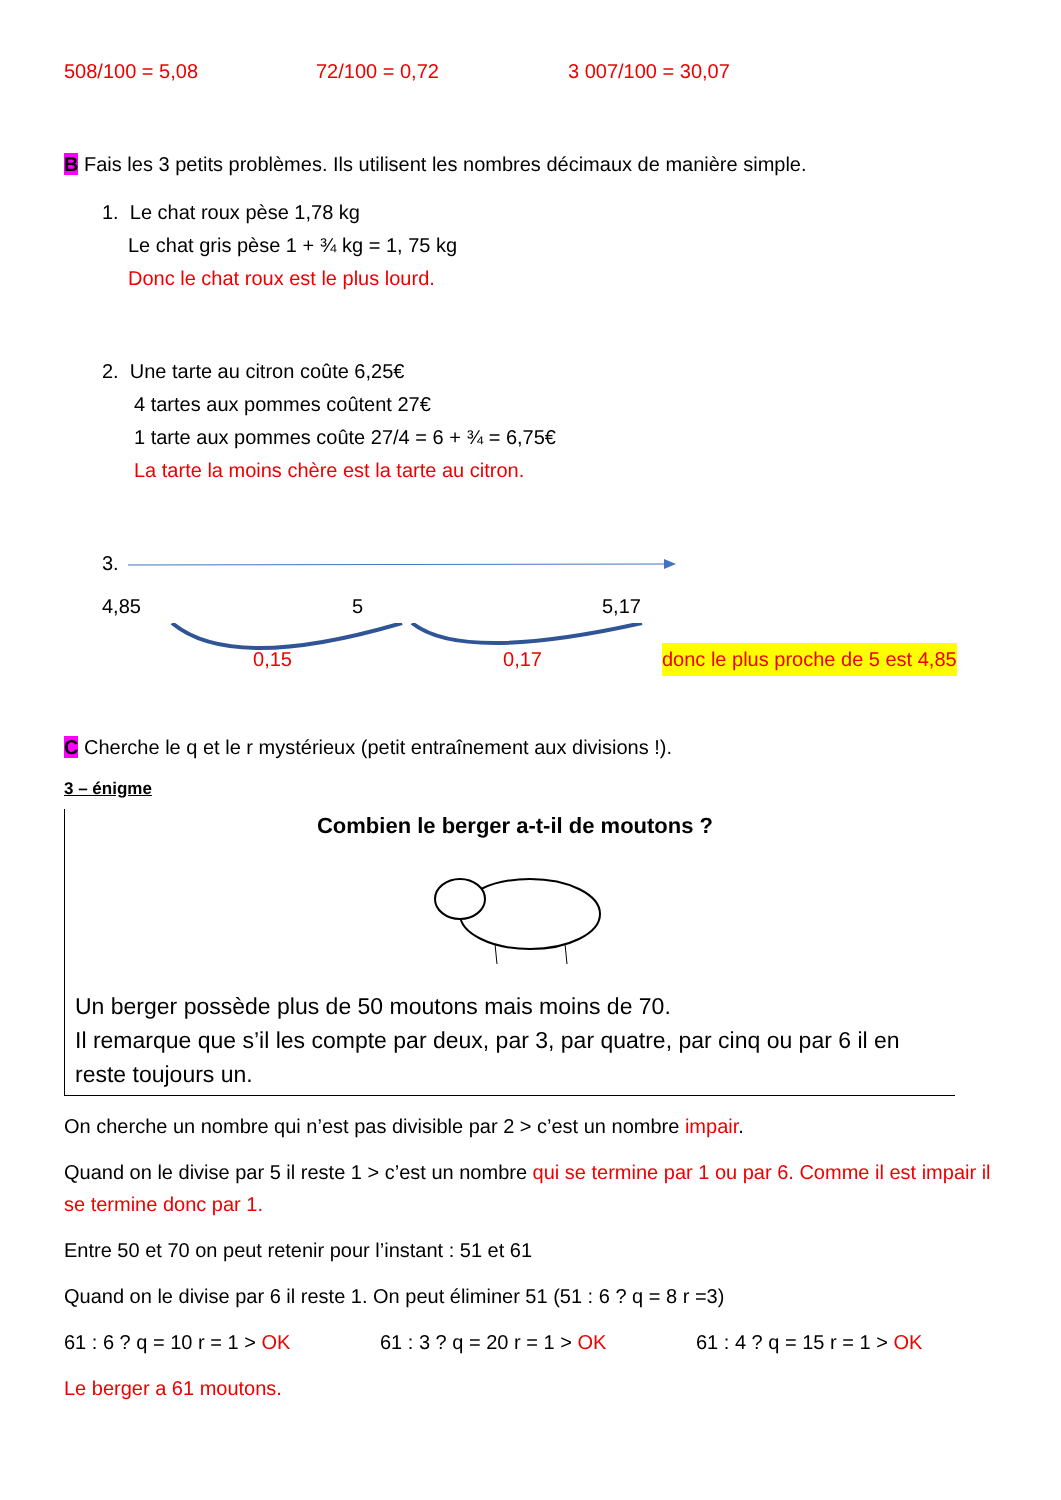508/100 = 5,08 72/100 = 0,72 3 007/100 = 30,07
B Fais les 3 petits problèmes. Ils utilisent les nombres décimaux de manière simple.
1. Le chat roux pèse 1,78 kg
Le chat gris pèse 1 + ¾ kg = 1, 75 kg
Donc le chat roux est le plus lourd.
2. Une tarte au citron coûte 6,25€
4 tartes aux pommes coûtent 27€
1 tarte aux pommes coûte 27/4 = 6 + ¾ = 6,75€
La tarte la moins chère est la tarte au citron.
3.
4,85 5 5,17
0,15 0,17 donc le plus proche de 5 est 4,85
C Cherche le q et le r mystérieux (petit entraînement aux divisions !).
3 – énigme
Combien le berger a-t-il de moutons ?
Un berger possède plus de 50 moutons mais moins de 70.
Il remarque que s’il les compte par deux, par 3, par quatre, par cinq ou par 6 il en reste toujours un.
On cherche un nombre qui n’est pas divisible par 2 > c’est un nombre impair.
Quand on le divise par 5 il reste 1 > c’est un nombre qui se termine par 1 ou par 6. Comme il est impair il se termine donc par 1.
Entre 50 et 70 on peut retenir pour l’instant : 51 et 61
Quand on le divise par 6 il reste 1. On peut éliminer 51 (51 : 6 ? q = 8 r =3)
61 : 6 ? q = 10 r = 1 > OK 61 : 3 ? q = 20 r = 1 > OK 61 : 4 ? q = 15 r = 1 > OK
Le berger a 61 moutons.